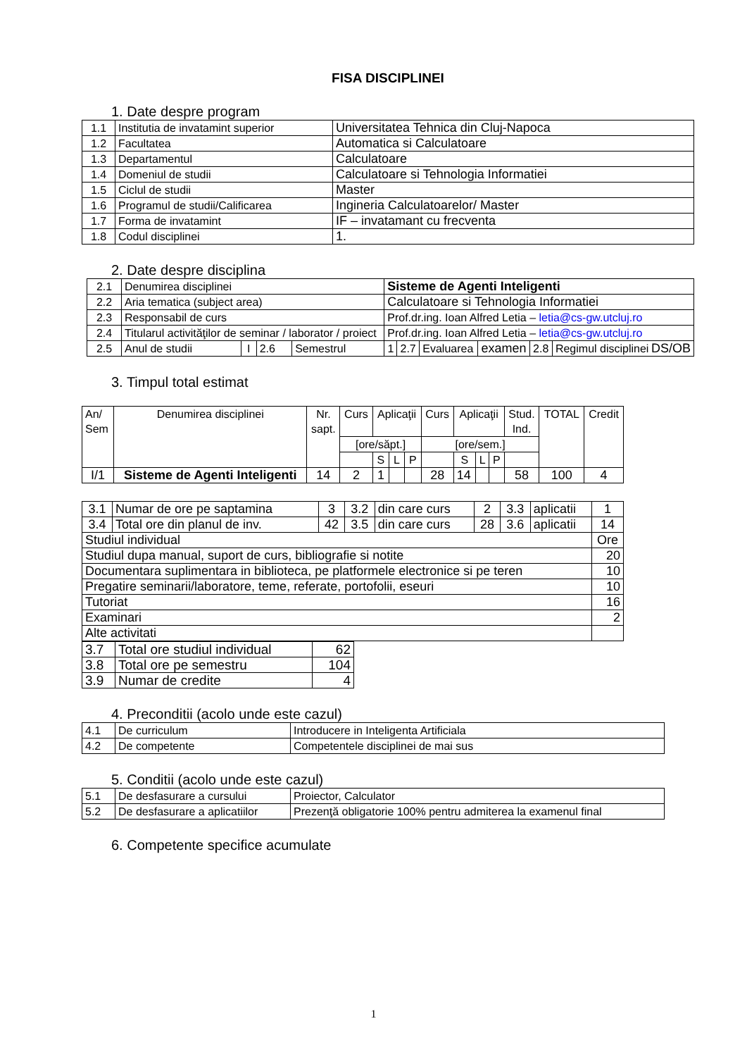FISA DISCIPLINEI
1. Date despre program
| 1.1 | Institutia de invatamint superior | Universitatea Tehnica din Cluj-Napoca |
| 1.2 | Facultatea | Automatica si Calculatoare |
| 1.3 | Departamentul | Calculatoare |
| 1.4 | Domeniul de studii | Calculatoare si Tehnologia Informatiei |
| 1.5 | Ciclul de studii | Master |
| 1.6 | Programul de studii/Calificarea | Ingineria Calculatoarelor/ Master |
| 1.7 | Forma de invatamint | IF – invatamant cu frecventa |
| 1.8 | Codul disciplinei | 1. |
2. Date despre disciplina
| 2.1 | Denumirea disciplinei | | | | Sisteme de Agenti Inteligenti | | | | | |
| 2.2 | Aria tematica (subject area) | | | | Calculatoare si Tehnologia Informatiei | | | | | |
| 2.3 | Responsabil de curs | | | | Prof.dr.ing. Ioan Alfred Letia – letia@cs-gw.utcluj.ro | | | | | |
| 2.4 | Titularul activităţilor de seminar / laborator / proiect | | | | Prof.dr.ing. Ioan Alfred Letia – letia@cs-gw.utcluj.ro | | | | | |
| 2.5 | Anul de studii | I | 2.6 | Semestrul | 1 | 2.7 | Evaluarea | examen | 2.8 | Regimul disciplinei DS/OB |
3. Timpul total estimat
| An/ Sem | Denumirea disciplinei | Nr. sapt. | Curs | Aplicaţii | | | Curs | Aplicaţii | | | Stud. Ind. | TOTAL | Credit |
| | | | [ore/săpt.] | | | | [ore/sem.] | | | | | | |
| | | | | S | L | P | | S | L | P | | | |
| I/1 | Sisteme de Agenti Inteligenti | 14 | 2 | 1 | | | 28 | 14 | | | 58 | 100 | 4 |
| 3.1 | Numar de ore pe saptamina | 3 | 3.2 | din care curs | 2 | 3.3 | aplicatii | 1 |
| 3.4 | Total ore din planul de inv. | 42 | 3.5 | din care curs | 28 | 3.6 | aplicatii | 14 |
| Studiul individual | | | | | | | | Ore |
| Studiul dupa manual, suport de curs, bibliografie si notite | | | | | | | | 20 |
| Documentara suplimentara in biblioteca, pe platformele electronice si pe teren | | | | | | | | 10 |
| Pregatire seminarii/laboratore, teme, referate, portofolii, eseuri | | | | | | | | 10 |
| Tutoriat | | | | | | | | 16 |
| Examinari | | | | | | | | 2 |
| Alte activitati | | | | | | | | |
| 3.7 | Total ore studiul individual | 62 |
| 3.8 | Total ore pe semestru | 104 |
| 3.9 | Numar de credite | 4 |
4. Preconditii (acolo unde este cazul)
| 4.1 | De curriculum | Introducere in Inteligenta Artificiala |
| 4.2 | De competente | Competentele disciplinei de mai sus |
5. Conditii (acolo unde este cazul)
| 5.1 | De desfasurare a cursului | Proiector, Calculator |
| 5.2 | De desfasurare a aplicatiilor | Prezenţă obligatorie 100% pentru admiterea la examenul final |
6. Competente specifice acumulate
1